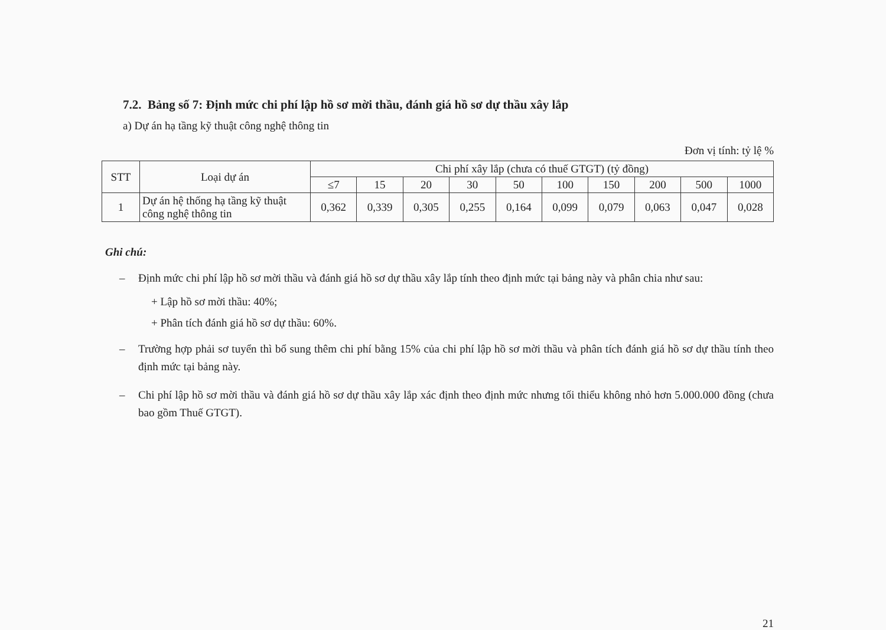7.2. Bảng số 7: Định mức chi phí lập hồ sơ mời thầu, đánh giá hồ sơ dự thầu xây lắp
a) Dự án hạ tầng kỹ thuật công nghệ thông tin
Đơn vị tính: tỷ lệ %
| STT | Loại dự án | Chi phí xây lắp (chưa có thuế GTGT) (tỷ đồng) | | | | | | | | | |
| --- | --- | --- | --- | --- | --- | --- | --- | --- | --- | --- | --- |
| | | ≤7 | 15 | 20 | 30 | 50 | 100 | 150 | 200 | 500 | 1000 |
| 1 | Dự án hệ thống hạ tầng kỹ thuật công nghệ thông tin | 0,362 | 0,339 | 0,305 | 0,255 | 0,164 | 0,099 | 0,079 | 0,063 | 0,047 | 0,028 |
Ghi chú:
– Định mức chi phí lập hồ sơ mời thầu và đánh giá hồ sơ dự thầu xây lắp tính theo định mức tại bảng này và phân chia như sau:
+ Lập hồ sơ mời thầu: 40%;
+ Phân tích đánh giá hồ sơ dự thầu: 60%.
– Trường hợp phải sơ tuyển thì bổ sung thêm chi phí bằng 15% của chi phí lập hồ sơ mời thầu và phân tích đánh giá hồ sơ dự thầu tính theo định mức tại bảng này.
– Chi phí lập hồ sơ mời thầu và đánh giá hồ sơ dự thầu xây lắp xác định theo định mức nhưng tối thiểu không nhỏ hơn 5.000.000 đồng (chưa bao gồm Thuế GTGT).
21